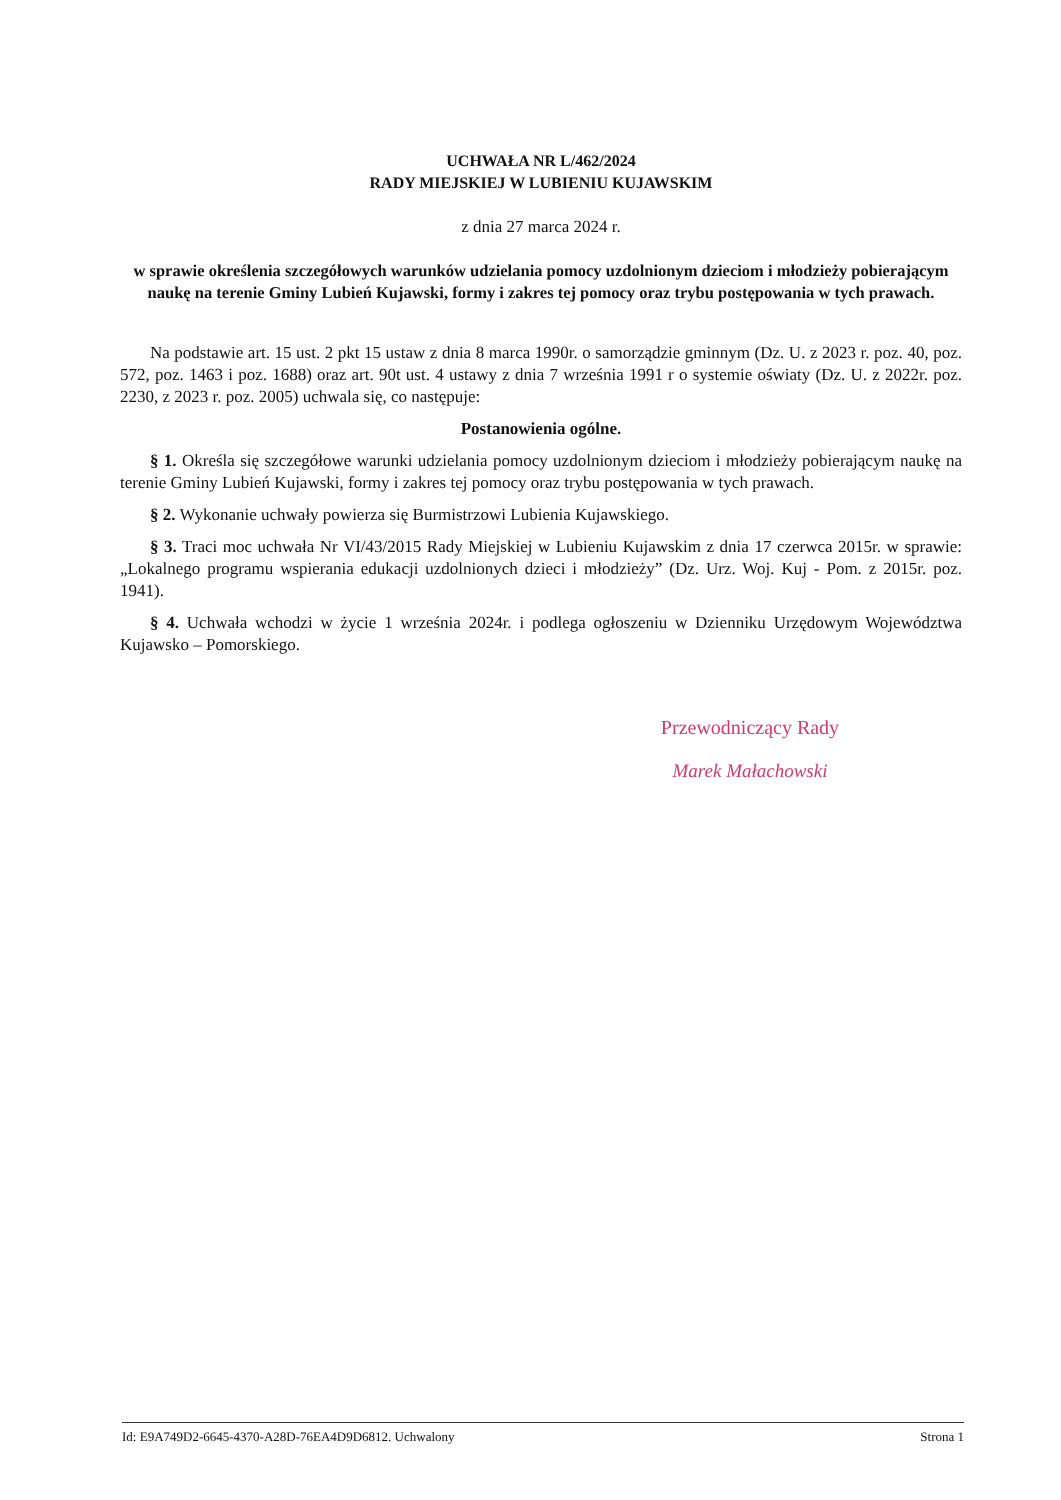UCHWAŁA NR L/462/2024
RADY MIEJSKIEJ W LUBIENIU KUJAWSKIM
z dnia 27 marca 2024 r.
w sprawie określenia szczegółowych warunków udzielania pomocy uzdolnionym dzieciom i młodzieży pobierającym naukę na terenie Gminy Lubień Kujawski, formy i zakres tej pomocy oraz trybu postępowania w tych prawach.
Na podstawie art. 15 ust. 2 pkt 15 ustaw z dnia 8 marca 1990r. o samorządzie gminnym (Dz. U. z 2023 r. poz. 40, poz. 572, poz. 1463 i poz. 1688) oraz art. 90t ust. 4 ustawy z dnia 7 września 1991 r o systemie oświaty (Dz. U. z 2022r. poz. 2230, z 2023 r. poz. 2005) uchwala się, co następuje:
Postanowienia ogólne.
§ 1. Określa się szczegółowe warunki udzielania pomocy uzdolnionym dzieciom i młodzieży pobierającym naukę na terenie Gminy Lubień Kujawski, formy i zakres tej pomocy oraz trybu postępowania w tych prawach.
§ 2. Wykonanie uchwały powierza się Burmistrzowi Lubienia Kujawskiego.
§ 3. Traci moc uchwała Nr VI/43/2015 Rady Miejskiej w Lubieniu Kujawskim z dnia 17 czerwca 2015r. w sprawie: „Lokalnego programu wspierania edukacji uzdolnionych dzieci i młodzieży” (Dz. Urz. Woj. Kuj - Pom. z 2015r. poz. 1941).
§ 4. Uchwała wchodzi w życie 1 września 2024r. i podlega ogłoszeniu w Dzienniku Urzędowym Województwa Kujawsko – Pomorskiego.
Przewodniczący Rady
Marek Małachowski
Id: E9A749D2-6645-4370-A28D-76EA4D9D6812. Uchwalony Strona 1